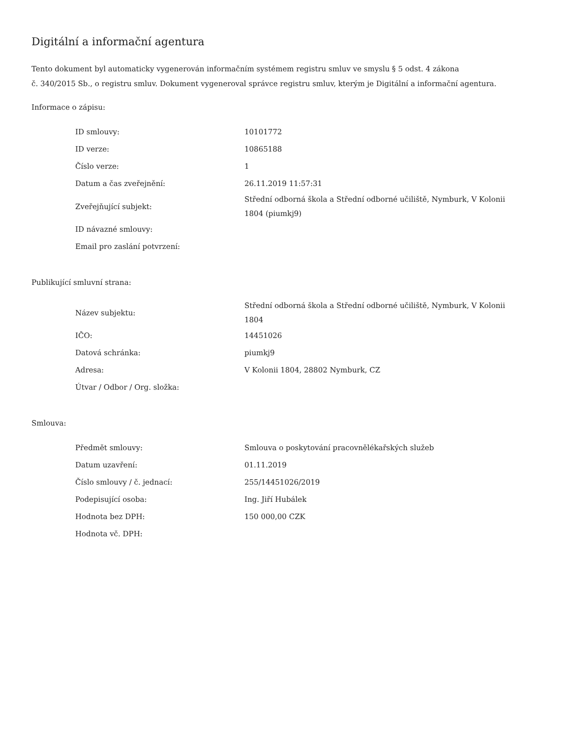Digitální a informační agentura
Tento dokument byl automaticky vygenerován informačním systémem registru smluv ve smyslu § 5 odst. 4 zákona
č. 340/2015 Sb., o registru smluv. Dokument vygeneroval správce registru smluv, kterým je Digitální a informační agentura.
Informace o zápisu:
| ID smlouvy: | 10101772 |
| ID verze: | 10865188 |
| Číslo verze: | 1 |
| Datum a čas zveřejnění: | 26.11.2019 11:57:31 |
| Zveřejňující subjekt: | Střední odborná škola a Střední odborné učiliště, Nymburk, V Kolonii 1804 (piumkj9) |
| ID návazné smlouvy: | |
| Email pro zaslání potvrzení: | |
Publikující smluvní strana:
| Název subjektu: | Střední odborná škola a Střední odborné učiliště, Nymburk, V Kolonii 1804 |
| IČO: | 14451026 |
| Datová schránka: | piumkj9 |
| Adresa: | V Kolonii 1804, 28802 Nymburk, CZ |
| Útvar / Odbor / Org. složka: | |
Smlouva:
| Předmět smlouvy: | Smlouva o poskytování pracovnělékařských služeb |
| Datum uzavření: | 01.11.2019 |
| Číslo smlouvy / č. jednací: | 255/14451026/2019 |
| Podepisující osoba: | Ing. Jiří Hubálek |
| Hodnota bez DPH: | 150 000,00 CZK |
| Hodnota vč. DPH: | |